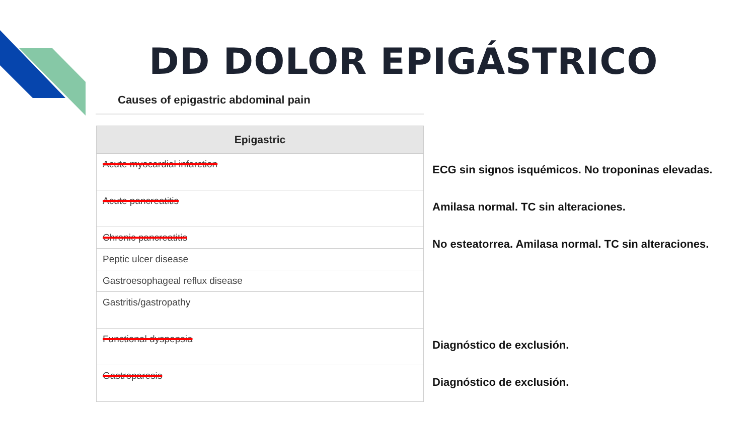DD DOLOR EPIGÁSTRICO
Causes of epigastric abdominal pain
| Epigastric |
| --- |
| Acute myocardial infarction |
| Acute pancreatitis |
| Chronic pancreatitis |
| Peptic ulcer disease |
| Gastroesophageal reflux disease |
| Gastritis/gastropathy |
| Functional dyspepsia |
| Gastroparesis |
ECG sin signos isquémicos. No troponinas elevadas.
Amilasa normal. TC sin alteraciones.
No esteatorrea. Amilasa normal. TC sin alteraciones.
Diagnóstico de exclusión.
Diagnóstico de exclusión.